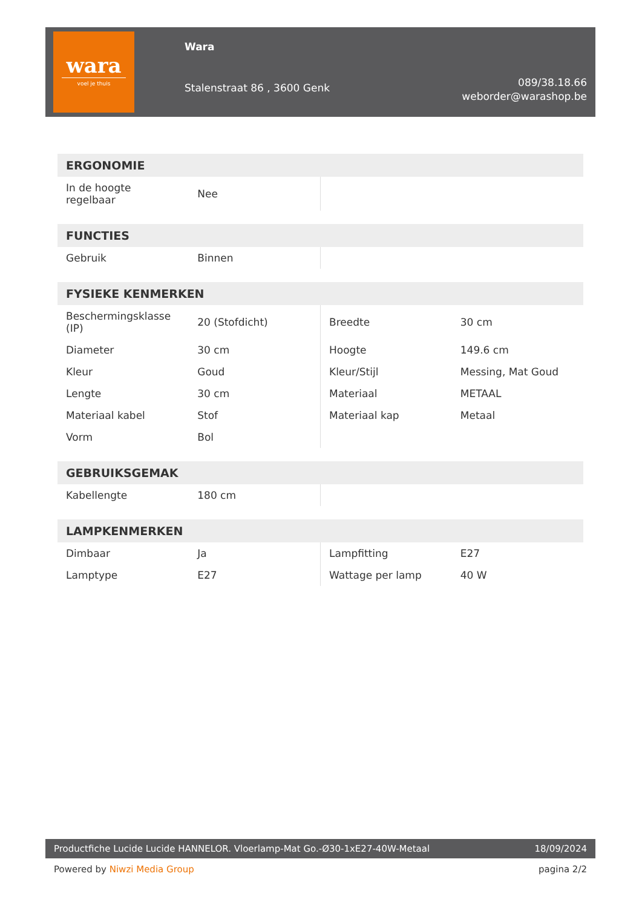wara
voel je thuis
Wara
Stalenstraat 86 , 3600 Genk
089/38.18.66
weborder@warashop.be
| ERGONOMIE | | | |
| --- | --- | --- | --- |
| In de hoogte regelbaar | Nee | | |
| FUNCTIES | | | |
| --- | --- | --- | --- |
| Gebruik | Binnen | | |
| FYSIEKE KENMERKEN | | | |
| --- | --- | --- | --- |
| Beschermingsklasse (IP) | 20 (Stofdicht) | Breedte | 30 cm |
| Diameter | 30 cm | Hoogte | 149.6 cm |
| Kleur | Goud | Kleur/Stijl | Messing, Mat Goud |
| Lengte | 30 cm | Materiaal | METAAL |
| Materiaal kabel | Stof | Materiaal kap | Metaal |
| Vorm | Bol | | |
| GEBRUIKSGEMAK | | | |
| --- | --- | --- | --- |
| Kabellengte | 180 cm | | |
| LAMPKENMERKEN | | | |
| --- | --- | --- | --- |
| Dimbaar | Ja | Lampfitting | E27 |
| Lamptype | E27 | Wattage per lamp | 40 W |
Productfiche Lucide Lucide HANNELOR. Vloerlamp-Mat Go.-Ø30-1xE27-40W-Metaal 18/09/2024
Powered by Niwzi Media Group pagina 2/2